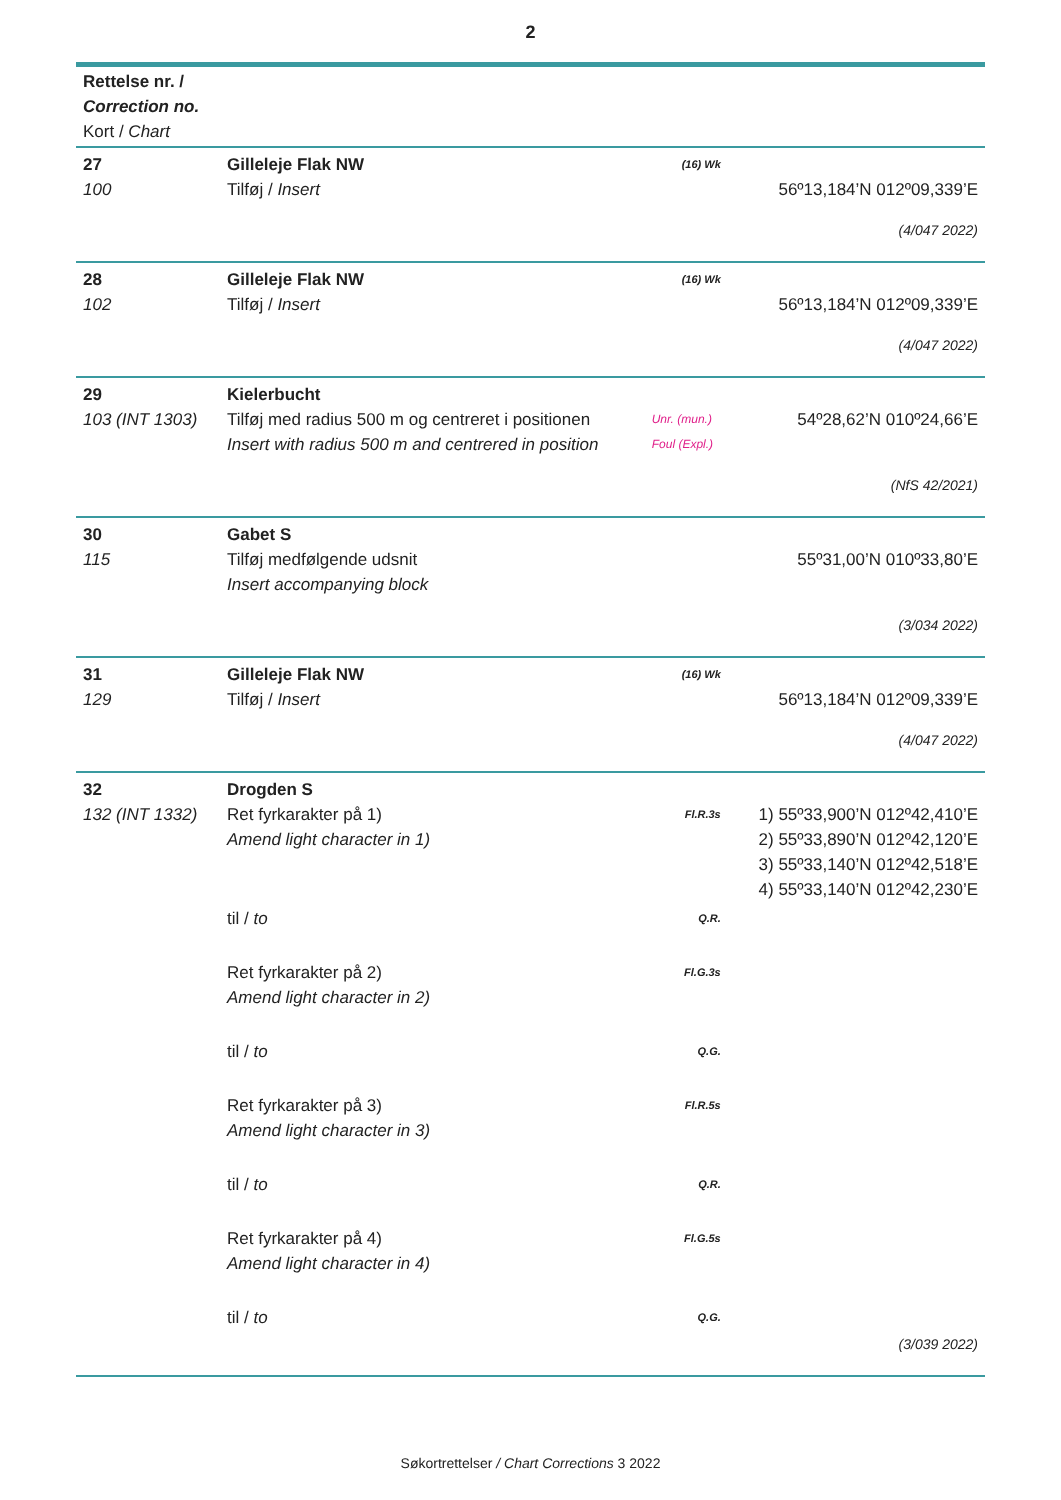2
| Rettelse nr. / Correction no. Kort / Chart | | | |
| 27 100 | Gilleleje Flak NW Tilføj / Insert | (16) Wk | 56º13,184’N 012º09,339’E |
| (4/047 2022) | | | |
| 28 102 | Gilleleje Flak NW Tilføj / Insert | (16) Wk | 56º13,184’N 012º09,339’E |
| (4/047 2022) | | | |
| 29 103 (INT 1303) | Kielerbucht Tilføj med radius 500 m og centreret i positionen Insert with radius 500 m and centrered in position | Unr. (mun.) Foul (Expl.) | 54º28,62’N 010º24,66’E |
| (NfS 42/2021) | | | |
| 30 115 | Gabet S Tilføj medfølgende udsnit Insert accompanying block | | 55º31,00’N 010º33,80’E |
| (3/034 2022) | | | |
| 31 129 | Gilleleje Flak NW Tilføj / Insert | (16) Wk | 56º13,184’N 012º09,339’E |
| (4/047 2022) | | | |
| 32 132 (INT 1332) | Drogden S Ret fyrkarakter på 1) Amend light character in 1) | Fl.R.3s | 1) 55º33,900’N 012º42,410’E 2) 55º33,890’N 012º42,120’E 3) 55º33,140’N 012º42,518’E 4) 55º33,140’N 012º42,230’E |
| | til / to | Q.R. | |
| | Ret fyrkarakter på 2) Amend light character in 2) | Fl.G.3s | |
| | til / to | Q.G. | |
| | Ret fyrkarakter på 3) Amend light character in 3) | Fl.R.5s | |
| | til / to | Q.R. | |
| | Ret fyrkarakter på 4) Amend light character in 4) | Fl.G.5s | |
| | til / to | Q.G. | |
| (3/039 2022) | | | |
Søkortrettelser / Chart Corrections 3 2022